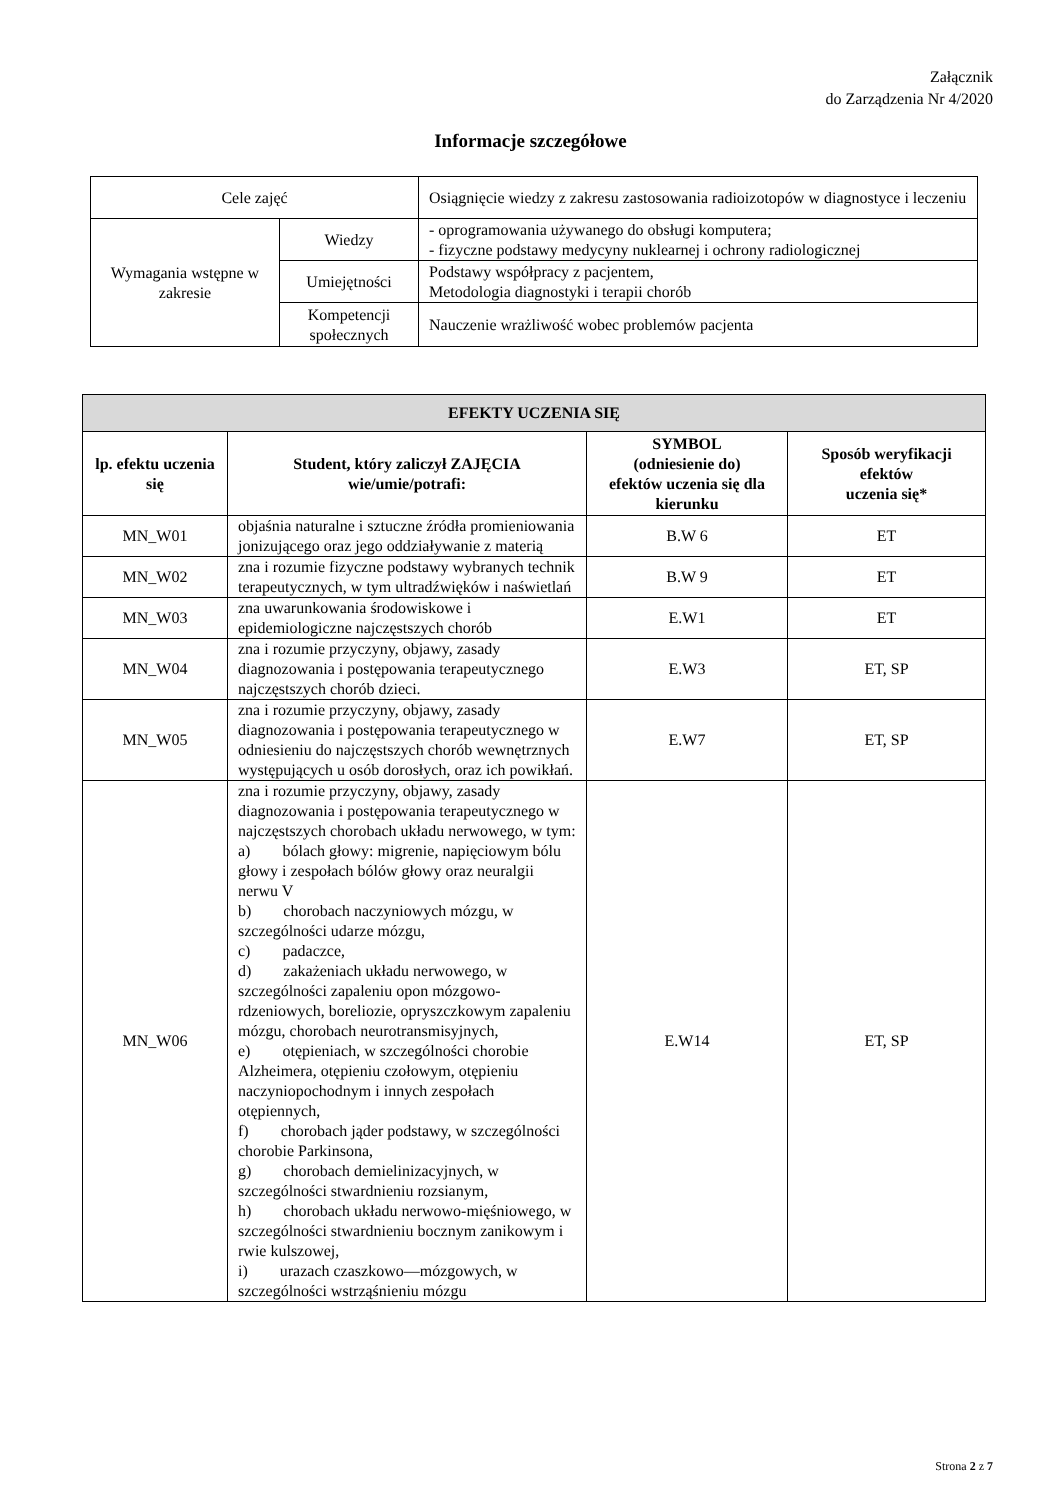Załącznik
do Zarządzenia Nr 4/2020
Informacje szczegółowe
| Cele zajęć | | Osiągnięcie wiedzy z zakresu zastosowania radioizotopów w diagnostyce i leczeniu |
| Wymagania wstępne w zakresie | Wiedzy | - oprogramowania używanego do obsługi komputera; - fizyczne podstawy medycyny nuklearnej i ochrony radiologicznej |
| | Umiejętności | Podstawy współpracy z pacjentem, Metodologia diagnostyki i terapii chorób |
| | Kompetencji społecznych | Nauczenie wrażliwość wobec problemów pacjenta |
| EFEKTY UCZENIA SIĘ | | | |
| --- | --- | --- | --- |
| lp. efektu uczenia się | Student, który zaliczył ZAJĘCIA wie/umie/potrafi: | SYMBOL (odniesienie do) efektów uczenia się dla kierunku | Sposób weryfikacji efektów uczenia się* |
| MN_W01 | objaśnia naturalne i sztuczne źródła promieniowania jonizującego oraz jego oddziaływanie z materią | B.W 6 | ET |
| MN_W02 | zna i rozumie fizyczne podstawy wybranych technik terapeutycznych, w tym ultradźwięków i naświetlań | B.W 9 | ET |
| MN_W03 | zna uwarunkowania środowiskowe i epidemiologiczne najczęstszych chorób | E.W1 | ET |
| MN_W04 | zna i rozumie przyczyny, objawy, zasady diagnozowania i postępowania terapeutycznego najczęstszych chorób dzieci. | E.W3 | ET, SP |
| MN_W05 | zna i rozumie przyczyny, objawy, zasady diagnozowania i postępowania terapeutycznego w odniesieniu do najczęstszych chorób wewnętrznych występujących u osób dorosłych, oraz ich powikłań. | E.W7 | ET, SP |
| MN_W06 | zna i rozumie przyczyny, objawy, zasady diagnozowania i postępowania terapeutycznego w najczęstszych chorobach układu nerwowego, w tym: a) bólach głowy: migrenie, napięciowym bólu głowy i zespołach bólów głowy oraz neuralgii nerwu V b) chorobach naczyniowych mózgu, w szczególności udarze mózgu, c) padaczce, d) zakażeniach układu nerwowego, w szczególności zapaleniu opon mózgowo-rdzeniowych, boreliozie, opryszczkowym zapaleniu mózgu, chorobach neurotransmisyjnych, e) otępieniach, w szczególności chorobie Alzheimera, otępieniu czołowym, otępieniu naczyniopochodnym i innych zespołach otępiennych, f) chorobach jąder podstawy, w szczególności chorobie Parkinsona, g) chorobach demielinizacyjnych, w szczególności stwardnieniu rozsianym, h) chorobach układu nerwowo-mięśniowego, w szczególności stwardnieniu bocznym zanikowym i rwie kulszowej, i) urazach czaszkowo—mózgowych, w szczególności wstrząśnieniu mózgu | E.W14 | ET, SP |
Strona 2 z 7